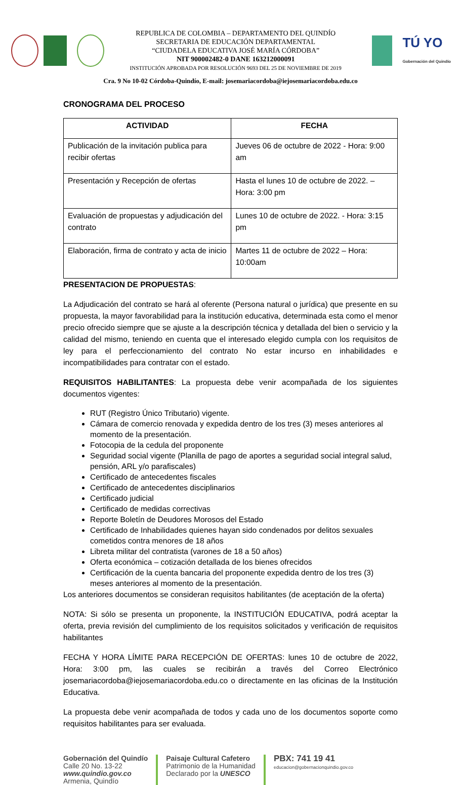REPUBLICA DE COLOMBIA – DEPARTAMENTO DEL QUINDÍO
SECRETARIA DE EDUCACIÓN DEPARTAMENTAL
“CIUDADELA EDUCATIVA JOSÉ MARÍA CÓRDOBA”
NIT 900002482-0 DANE 163212000091
INSTITUCIÓN APROBADA POR RESOLUCIÓN 9693 DEL 25 DE NOVIEMBRE DE 2019
TÚ YO
Gobernación del Quindío
Cra. 9 No 10-02 Córdoba-Quindío, E-mail: josemariacordoba@iejosemariacordoba.edu.co
CRONOGRAMA DEL PROCESO
| ACTIVIDAD | FECHA |
| --- | --- |
| Publicación de la invitación publica para recibir ofertas | Jueves 06 de octubre de 2022 - Hora: 9:00 am |
| Presentación y Recepción de ofertas | Hasta el lunes 10 de octubre de 2022. – Hora: 3:00 pm |
| Evaluación de propuestas y adjudicación del contrato | Lunes 10 de octubre de 2022. - Hora: 3:15 pm |
| Elaboración, firma de contrato y acta de inicio | Martes 11 de octubre de 2022 – Hora: 10:00am |
PRESENTACION DE PROPUESTAS:
La Adjudicación del contrato se hará al oferente (Persona natural o jurídica) que presente en su propuesta, la mayor favorabilidad para la institución educativa, determinada esta como el menor precio ofrecido siempre que se ajuste a la descripción técnica y detallada del bien o servicio y la calidad del mismo, teniendo en cuenta que el interesado elegido cumpla con los requisitos de ley para el perfeccionamiento del contrato No estar incurso en inhabilidades e incompatibilidades para contratar con el estado.
REQUISITOS HABILITANTES: La propuesta debe venir acompañada de los siguientes documentos vigentes:
RUT (Registro Único Tributario) vigente.
Cámara de comercio renovada y expedida dentro de los tres (3) meses anteriores al momento de la presentación.
Fotocopia de la cedula del proponente
Seguridad social vigente (Planilla de pago de aportes a seguridad social integral salud, pensión, ARL y/o parafiscales)
Certificado de antecedentes fiscales
Certificado de antecedentes disciplinarios
Certificado judicial
Certificado de medidas correctivas
Reporte Boletín de Deudores Morosos del Estado
Certificado de Inhabilidades quienes hayan sido condenados por delitos sexuales cometidos contra menores de 18 años
Libreta militar del contratista (varones de 18 a 50 años)
Oferta económica – cotización detallada de los bienes ofrecidos
Certificación de la cuenta bancaria del proponente expedida dentro de los tres (3) meses anteriores al momento de la presentación.
Los anteriores documentos se consideran requisitos habilitantes (de aceptación de la oferta)
NOTA: Si sólo se presenta un proponente, la INSTITUCIÓN EDUCATIVA, podrá aceptar la oferta, previa revisión del cumplimiento de los requisitos solicitados y verificación de requisitos habilitantes
FECHA Y HORA LÍMITE PARA RECEPCIÓN DE OFERTAS: lunes 10 de octubre de 2022, Hora: 3:00 pm, las cuales se recibirán a través del Correo Electrónico josemariacordoba@iejosemariacordoba.edu.co o directamente en las oficinas de la Institución Educativa.
La propuesta debe venir acompañada de todos y cada uno de los documentos soporte como requisitos habilitantes para ser evaluada.
Gobernación del Quindío
Calle 20 No. 13-22
www.quindio.gov.co
Armenia, Quindío
Paisaje Cultural Cafetero
Patrimonio de la Humanidad
Declarado por la UNESCO
PBX: 741 19 41
educacion@gobernacionquindio.gov.co